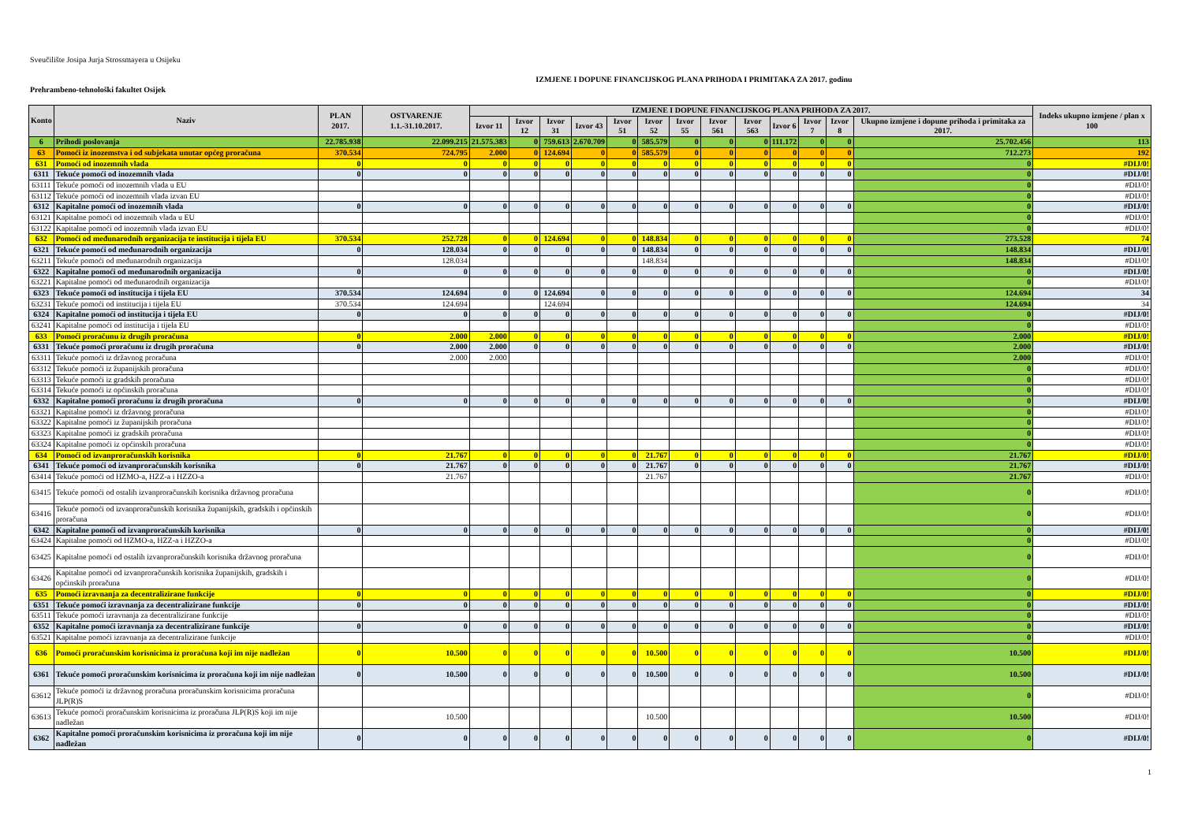Sveučilište Josipa Jurja Strossmayera u Osijeku
IZMJENE I DOPUNE FINANCIJSKOG PLANA PRIHODA I PRIMITAKA ZA 2017. godinu
Prehrambeno-tehnološki fakultet Osijek
| Konto | Naziv | PLAN 2017. | OSTVARENJE 1.1.-31.10.2017. | IZMJENE I DOPUNE FINANCIJSKOG PLANA PRIHODA ZA 2017. | | | | | | | | | | | | | Indeks ukupno izmjene / plan x 100 |
| --- | --- | --- | --- | --- | --- | --- | --- | --- | --- | --- | --- | --- | --- | --- | --- | --- | --- |
| | | | | Izvor 11 | Izvor 12 | Izvor 31 | Izvor 43 | Izvor 51 | Izvor 52 | Izvor 55 | Izvor 561 | Izvor 563 | Izvor 6 | Izvor 7 | Izvor 8 | Ukupno izmjene i dopune prihoda i primitaka za 2017. | |
| 6 | Prihodi poslovanja | 22.785.938 | 22.099.215 | 21.575.383 | 0 | 759.613 | 2.670.709 | 0 | 585.579 | 0 | 0 | 0 | 111.172 | 0 | 0 | 25.702.456 | 113 |
| 63 | Pomoći iz inozemstva i od subjekata unutar općeg proračuna | 370.534 | 724.795 | 2.000 | 0 | 124.694 | 0 | 0 | 585.579 | 0 | 0 | 0 | 0 | 0 | 0 | 712.273 | 192 |
| 631 | Pomoći od inozemnih vlada | 0 | 0 | 0 | 0 | 0 | 0 | 0 | 0 | 0 | 0 | 0 | 0 | 0 | 0 | 0 | #DIJ/0! |
| 6311 | Tekuće pomoći od inozemnih vlada | 0 | 0 | 0 | 0 | 0 | 0 | 0 | 0 | 0 | 0 | 0 | 0 | 0 | 0 | 0 | #DIJ/0! |
| 63111 | Tekuće pomoći od inozemnih vlada u EU | | | | | | | | | | | | | | | 0 | #DIJ/0! |
| 63112 | Tekuće pomoći od inozemnih vlada izvan EU | | | | | | | | | | | | | | | 0 | #DIJ/0! |
| 6312 | Kapitalne pomoći od inozemnih vlada | 0 | 0 | 0 | 0 | 0 | 0 | 0 | 0 | 0 | 0 | 0 | 0 | 0 | 0 | 0 | #DIJ/0! |
| 63121 | Kapitalne pomoći od inozemnih vlada u EU | | | | | | | | | | | | | | | 0 | #DIJ/0! |
| 63122 | Kapitalne pomoći od inozemnih vlada izvan EU | | | | | | | | | | | | | | | 0 | #DIJ/0! |
| 632 | Pomoći od međunarodnih organizacija te institucija i tijela EU | 370.534 | 252.728 | 0 | 0 | 124.694 | 0 | 0 | 148.834 | 0 | 0 | 0 | 0 | 0 | 0 | 273.528 | 74 |
| 6321 | Tekuće pomoći od međunarodnih organizacija | 0 | 128.034 | 0 | 0 | 0 | 0 | 0 | 148.834 | 0 | 0 | 0 | 0 | 0 | 0 | 148.834 | #DIJ/0! |
| 63211 | Tekuće pomoći od međunarodnih organizacija | | 128.034 | | | | | | 148.834 | | | | | | | 148.834 | #DIJ/0! |
| 6322 | Kapitalne pomoći od međunarodnih organizacija | 0 | 0 | 0 | 0 | 0 | 0 | 0 | 0 | 0 | 0 | 0 | 0 | 0 | 0 | 0 | #DIJ/0! |
| 63221 | Kapitalne pomoći od međunarodnih organizacija | | | | | | | | | | | | | | | 0 | #DIJ/0! |
| 6323 | Tekuće pomoći od institucija i tijela EU | 370.534 | 124.694 | 0 | 0 | 124.694 | 0 | 0 | 0 | 0 | 0 | 0 | 0 | 0 | 0 | 124.694 | 34 |
| 63231 | Tekuće pomoći od institucija i tijela EU | 370.534 | 124.694 | | | 124.694 | | | | | | | | | | 124.694 | 34 |
| 6324 | Kapitalne pomoći od institucija i tijela EU | 0 | 0 | 0 | 0 | 0 | 0 | 0 | 0 | 0 | 0 | 0 | 0 | 0 | 0 | 0 | #DIJ/0! |
| 63241 | Kapitalne pomoći od institucija i tijela EU | | | | | | | | | | | | | | | 0 | #DIJ/0! |
| 633 | Pomoći proračunu iz drugih proračuna | 0 | 2.000 | 2.000 | 0 | 0 | 0 | 0 | 0 | 0 | 0 | 0 | 0 | 0 | 0 | 2.000 | #DIJ/0! |
| 6331 | Tekuće pomoći proračunu iz drugih proračuna | 0 | 2.000 | 2.000 | 0 | 0 | 0 | 0 | 0 | 0 | 0 | 0 | 0 | 0 | 0 | 2.000 | #DIJ/0! |
| 63311 | Tekuće pomoći iz državnog proračuna | | 2.000 | 2.000 | | | | | | | | | | | | 2.000 | #DIJ/0! |
| 63312 | Tekuće pomoći iz županijskih proračuna | | | | | | | | | | | | | | | 0 | #DIJ/0! |
| 63313 | Tekuće pomoći iz gradskih proračuna | | | | | | | | | | | | | | | 0 | #DIJ/0! |
| 63314 | Tekuće pomoći iz općinskih proračuna | | | | | | | | | | | | | | | 0 | #DIJ/0! |
| 6332 | Kapitalne pomoći proračunu iz drugih proračuna | 0 | 0 | 0 | 0 | 0 | 0 | 0 | 0 | 0 | 0 | 0 | 0 | 0 | 0 | 0 | #DIJ/0! |
| 63321 | Kapitalne pomoći iz državnog proračuna | | | | | | | | | | | | | | | 0 | #DIJ/0! |
| 63322 | Kapitalne pomoći iz županijskih proračuna | | | | | | | | | | | | | | | 0 | #DIJ/0! |
| 63323 | Kapitalne pomoći iz gradskih proračuna | | | | | | | | | | | | | | | 0 | #DIJ/0! |
| 63324 | Kapitalne pomoći iz općinskih proračuna | | | | | | | | | | | | | | | 0 | #DIJ/0! |
| 634 | Pomoći od izvanproračunskih korisnika | 0 | 21.767 | 0 | 0 | 0 | 0 | 0 | 21.767 | 0 | 0 | 0 | 0 | 0 | 0 | 21.767 | #DIJ/0! |
| 6341 | Tekuće pomoći od izvanproračunskih korisnika | 0 | 21.767 | 0 | 0 | 0 | 0 | 0 | 21.767 | 0 | 0 | 0 | 0 | 0 | 0 | 21.767 | #DIJ/0! |
| 63414 | Tekuće pomoći od HZMO-a, HZZ-a i HZZO-a | | 21.767 | | | | | | 21.767 | | | | | | | 21.767 | #DIJ/0! |
| 63415 | Tekuće pomoći od ostalih izvanproračunskih korisnika državnog proračuna | | | | | | | | | | | | | | | 0 | #DIJ/0! |
| 63416 | Tekuće pomoći od izvanproračunskih korisnika županijskih, gradskih i općinskih proračuna | | | | | | | | | | | | | | | 0 | #DIJ/0! |
| 6342 | Kapitalne pomoći od izvanproračunskih korisnika | 0 | 0 | 0 | 0 | 0 | 0 | 0 | 0 | 0 | 0 | 0 | 0 | 0 | 0 | 0 | #DIJ/0! |
| 63424 | Kapitalne pomoći od HZMO-a, HZZ-a i HZZO-a | | | | | | | | | | | | | | | 0 | #DIJ/0! |
| 63425 | Kapitalne pomoći od ostalih izvanproračunskih korisnika državnog proračuna | | | | | | | | | | | | | | | 0 | #DIJ/0! |
| 63426 | Kapitalne pomoći od izvanproračunskih korisnika županijskih, gradskih i općinskih proračuna | | | | | | | | | | | | | | | 0 | #DIJ/0! |
| 635 | Pomoći izravnanja za decentralizirane funkcije | 0 | 0 | 0 | 0 | 0 | 0 | 0 | 0 | 0 | 0 | 0 | 0 | 0 | 0 | 0 | #DIJ/0! |
| 6351 | Tekuće pomoći izravnanja za decentralizirane funkcije | 0 | 0 | 0 | 0 | 0 | 0 | 0 | 0 | 0 | 0 | 0 | 0 | 0 | 0 | 0 | #DIJ/0! |
| 63511 | Tekuće pomoći izravnanja za decentralizirane funkcije | | | | | | | | | | | | | | | 0 | #DIJ/0! |
| 6352 | Kapitalne pomoći izravnanja za decentralizirane funkcije | 0 | 0 | 0 | 0 | 0 | 0 | 0 | 0 | 0 | 0 | 0 | 0 | 0 | 0 | 0 | #DIJ/0! |
| 63521 | Kapitalne pomoći izravnanja za decentralizirane funkcije | | | | | | | | | | | | | | | 0 | #DIJ/0! |
| 636 | Pomoći proračunskim korisnicima iz proračuna koji im nije nadležan | 0 | 10.500 | 0 | 0 | 0 | 0 | 0 | 10.500 | 0 | 0 | 0 | 0 | 0 | 0 | 10.500 | #DIJ/0! |
| 6361 | Tekuće pomoći proračunskim korisnicima iz proračuna koji im nije nadležan | 0 | 10.500 | 0 | 0 | 0 | 0 | 0 | 10.500 | 0 | 0 | 0 | 0 | 0 | 0 | 10.500 | #DIJ/0! |
| 63612 | Tekuće pomoći iz državnog proračuna proračunskim korisnicima proračuna JLP(R)S | | | | | | | | | | | | | | | 0 | #DIJ/0! |
| 63613 | Tekuće pomoći proračunskim korisnicima iz proračuna JLP(R)S koji im nije nadležan | | 10.500 | | | | | | 10.500 | | | | | | | 10.500 | #DIJ/0! |
| 6362 | Kapitalne pomoći proračunskim korisnicima iz proračuna koji im nije nadležan | 0 | 0 | 0 | 0 | 0 | 0 | 0 | 0 | 0 | 0 | 0 | 0 | 0 | 0 | 0 | #DIJ/0! |
1